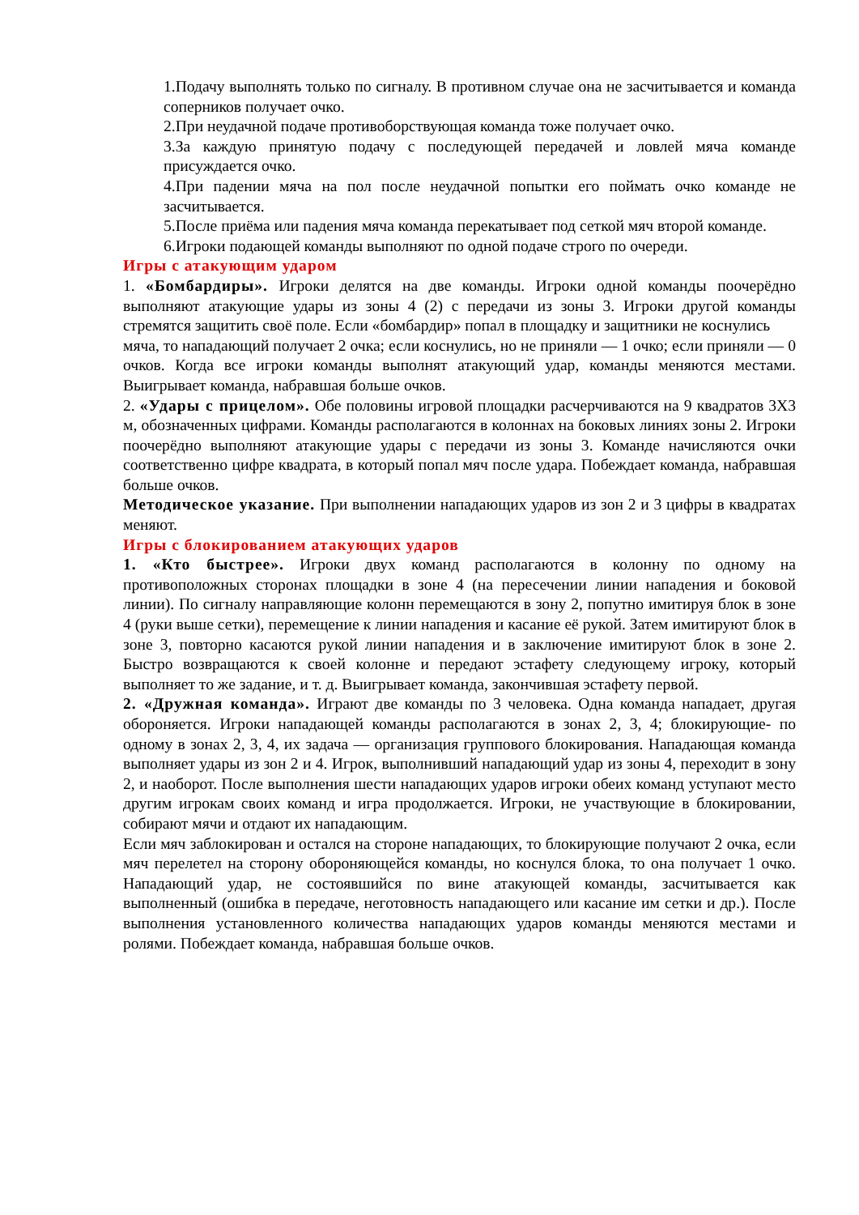1.Подачу выполнять только по сигналу. В противном случае она не засчитывается и команда соперников получает очко.
2.При неудачной подаче противоборствующая команда тоже получает очко.
3.За каждую принятую подачу с последующей передачей и ловлей мяча команде присуждается очко.
4.При падении мяча на пол после неудачной попытки его поймать очко команде не засчитывается.
5.После приёма или падения мяча команда перекатывает под сеткой мяч второй команде.
6.Игроки подающей команды выполняют по одной подаче строго по очереди.
Игры с атакующим ударом
1. «Бомбардиры». Игроки делятся на две команды. Игроки одной команды поочерёдно выполняют атакующие удары из зоны 4 (2) с передачи из зоны 3. Игроки другой команды стремятся защитить своё поле. Если «бомбардир» попал в площадку и защитники не коснулись
мяча, то нападающий получает 2 очка; если коснулись, но не приняли — 1 очко; если приняли — 0 очков. Когда все игроки команды выполнят атакующий удар, команды меняются местами. Выигрывает команда, набравшая больше очков.
2. «Удары с прицелом». Обе половины игровой площадки расчерчиваются на 9 квадратов 3Х3 м, обозначенных цифрами. Команды располагаются в колоннах на боковых линиях зоны 2. Игроки поочерёдно выполняют атакующие удары с передачи из зоны 3. Команде начисляются очки соответственно цифре квадрата, в который попал мяч после удара. Побеждает команда, набравшая больше очков.
Методическое указание. При выполнении нападающих ударов из зон 2 и 3 цифры в квадратах меняют.
Игры с блокированием атакующих ударов
1. «Кто быстрее». Игроки двух команд располагаются в колонну по одному на противоположных сторонах площадки в зоне 4 (на пересечении линии нападения и боковой линии). По сигналу направляющие колонн перемещаются в зону 2, попутно имитируя блок в зоне 4 (руки выше сетки), перемещение к линии нападения и касание её рукой. Затем имитируют блок в зоне 3, повторно касаются рукой линии нападения и в заключение имитируют блок в зоне 2. Быстро возвращаются к своей колонне и передают эстафету следующему игроку, который выполняет то же задание, и т. д. Выигрывает команда, закончившая эстафету первой.
2. «Дружная команда». Играют две команды по 3 человека. Одна команда нападает, другая обороняется. Игроки нападающей команды располагаются в зонах 2, 3, 4; блокирующие- по одному в зонах 2, 3, 4, их задача — организация группового блокирования. Нападающая команда выполняет удары из зон 2 и 4. Игрок, выполнивший нападающий удар из зоны 4, переходит в зону 2, и наоборот. После выполнения шести нападающих ударов игроки обеих команд уступают место другим игрокам своих команд и игра продолжается. Игроки, не участвующие в блокировании, собирают мячи и отдают их нападающим.
Если мяч заблокирован и остался на стороне нападающих, то блокирующие получают 2 очка, если мяч перелетел на сторону обороняющейся команды, но коснулся блока, то она получает 1 очко. Нападающий удар, не состоявшийся по вине атакующей команды, засчитывается как выполненный (ошибка в передаче, неготовность нападающего или касание им сетки и др.). После выполнения установленного количества нападающих ударов команды меняются местами и ролями. Побеждает команда, набравшая больше очков.